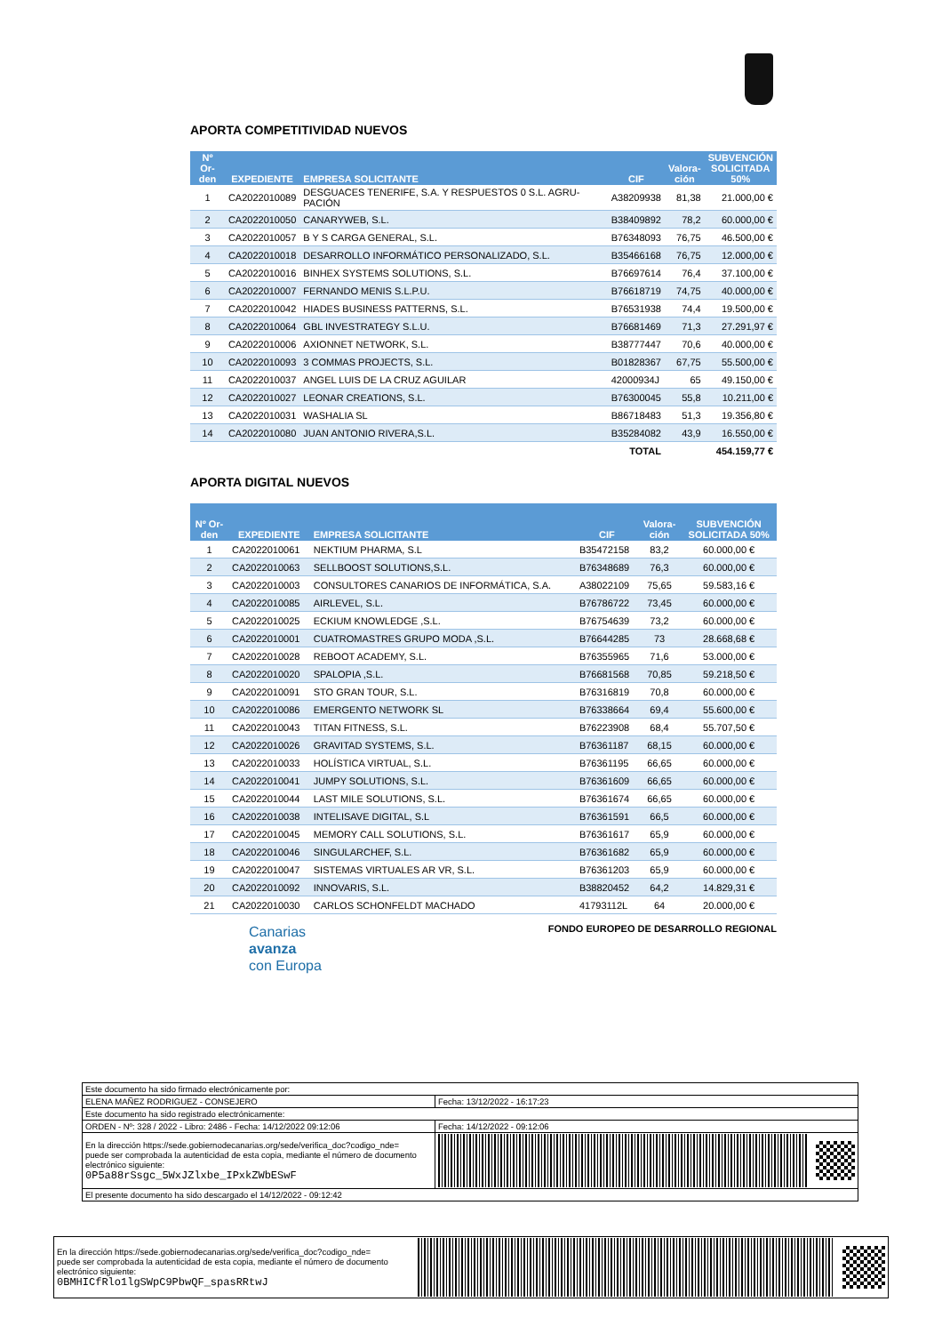APORTA COMPETITIVIDAD NUEVOS
| Nº Or- den | EXPEDIENTE | EMPRESA SOLICITANTE | CIF | Valora- ción | SUBVENCIÓN SOLICITADA 50% |
| --- | --- | --- | --- | --- | --- |
| 1 | CA2022010089 | DESGUACES TENERIFE, S.A. Y RESPUESTOS 0 S.L. AGRU-PACIÓN | A38209938 | 81,38 | 21.000,00 € |
| 2 | CA2022010050 | CANARYWEB, S.L. | B38409892 | 78,2 | 60.000,00 € |
| 3 | CA2022010057 | B Y S CARGA GENERAL, S.L. | B76348093 | 76,75 | 46.500,00 € |
| 4 | CA2022010018 | DESARROLLO INFORMÁTICO PERSONALIZADO, S.L. | B35466168 | 76,75 | 12.000,00 € |
| 5 | CA2022010016 | BINHEX SYSTEMS SOLUTIONS, S.L. | B76697614 | 76,4 | 37.100,00 € |
| 6 | CA2022010007 | FERNANDO MENIS S.L.P.U. | B76618719 | 74,75 | 40.000,00 € |
| 7 | CA2022010042 | HIADES BUSINESS PATTERNS, S.L. | B76531938 | 74,4 | 19.500,00 € |
| 8 | CA2022010064 | GBL INVESTRATEGY S.L.U. | B76681469 | 71,3 | 27.291,97 € |
| 9 | CA2022010006 | AXIONNET NETWORK, S.L. | B38777447 | 70,6 | 40.000,00 € |
| 10 | CA2022010093 | 3 COMMAS PROJECTS, S.L. | B01828367 | 67,75 | 55.500,00 € |
| 11 | CA2022010037 | ANGEL LUIS DE LA CRUZ AGUILAR | 42000934J | 65 | 49.150,00 € |
| 12 | CA2022010027 | LEONAR CREATIONS, S.L. | B76300045 | 55,8 | 10.211,00 € |
| 13 | CA2022010031 | WASHALIA SL | B86718483 | 51,3 | 19.356,80 € |
| 14 | CA2022010080 | JUAN ANTONIO RIVERA,S.L. | B35284082 | 43,9 | 16.550,00 € |
| | | | TOTAL | | 454.159,77 € |
APORTA DIGITAL NUEVOS
| Nº Or- den | EXPEDIENTE | EMPRESA SOLICITANTE | CIF | Valora- ción | SUBVENCIÓN SOLICITADA 50% |
| --- | --- | --- | --- | --- | --- |
| 1 | CA2022010061 | NEKTIUM PHARMA, S.L | B35472158 | 83,2 | 60.000,00 € |
| 2 | CA2022010063 | SELLBOOST SOLUTIONS,S.L. | B76348689 | 76,3 | 60.000,00 € |
| 3 | CA2022010003 | CONSULTORES CANARIOS DE INFORMÁTICA, S.A. | A38022109 | 75,65 | 59.583,16 € |
| 4 | CA2022010085 | AIRLEVEL, S.L. | B76786722 | 73,45 | 60.000,00 € |
| 5 | CA2022010025 | ECKIUM KNOWLEDGE ,S.L. | B76754639 | 73,2 | 60.000,00 € |
| 6 | CA2022010001 | CUATROMASTRES GRUPO MODA ,S.L. | B76644285 | 73 | 28.668,68 € |
| 7 | CA2022010028 | REBOOT ACADEMY, S.L. | B76355965 | 71,6 | 53.000,00 € |
| 8 | CA2022010020 | SPALOPIA ,S.L. | B76681568 | 70,85 | 59.218,50 € |
| 9 | CA2022010091 | STO GRAN TOUR, S.L. | B76316819 | 70,8 | 60.000,00 € |
| 10 | CA2022010086 | EMERGENTO NETWORK SL | B76338664 | 69,4 | 55.600,00 € |
| 11 | CA2022010043 | TITAN FITNESS, S.L. | B76223908 | 68,4 | 55.707,50 € |
| 12 | CA2022010026 | GRAVITAD SYSTEMS, S.L. | B76361187 | 68,15 | 60.000,00 € |
| 13 | CA2022010033 | HOLÍSTICA VIRTUAL, S.L. | B76361195 | 66,65 | 60.000,00 € |
| 14 | CA2022010041 | JUMPY SOLUTIONS, S.L. | B76361609 | 66,65 | 60.000,00 € |
| 15 | CA2022010044 | LAST MILE SOLUTIONS, S.L. | B76361674 | 66,65 | 60.000,00 € |
| 16 | CA2022010038 | INTELISAVE DIGITAL, S.L | B76361591 | 66,5 | 60.000,00 € |
| 17 | CA2022010045 | MEMORY CALL SOLUTIONS, S.L. | B76361617 | 65,9 | 60.000,00 € |
| 18 | CA2022010046 | SINGULARCHEF, S.L. | B76361682 | 65,9 | 60.000,00 € |
| 19 | CA2022010047 | SISTEMAS VIRTUALES AR VR, S.L. | B76361203 | 65,9 | 60.000,00 € |
| 20 | CA2022010092 | INNOVARIS, S.L. | B38820452 | 64,2 | 14.829,31 € |
| 21 | CA2022010030 | CARLOS SCHONFELDT MACHADO | 41793112L | 64 | 20.000,00 € |
Canarias
avanza
con Europa
FONDO EUROPEO DE DESARROLLO REGIONAL
| Este documento ha sido firmado electrónicamente por: | | |
| ELENA MAÑEZ RODRIGUEZ - CONSEJERO | | Fecha: 13/12/2022 - 16:17:23 |
| Este documento ha sido registrado electrónicamente: | | |
| ORDEN - Nº: 328 / 2022 - Libro: 2486 - Fecha: 14/12/2022 09:12:06 | | Fecha: 14/12/2022 - 09:12:06 |
| En la dirección https://sede.gobiernodecanarias.org/sede/verifica_doc?codigo_nde= puede ser comprobada la autenticidad de esta copia, mediante el número de documento electrónico siguiente: 0P5a88rSsgc_5WxJZlxbe_IPxkZWbESwF | | |
| El presente documento ha sido descargado el 14/12/2022 - 09:12:42 | | |
| En la dirección https://sede.gobiernodecanarias.org/sede/verifica_doc?codigo_nde= puede ser comprobada la autenticidad de esta copia, mediante el número de documento electrónico siguiente: 0BMHICfRlo1lgSWpC9PbwQF_spasRRtwJ | |